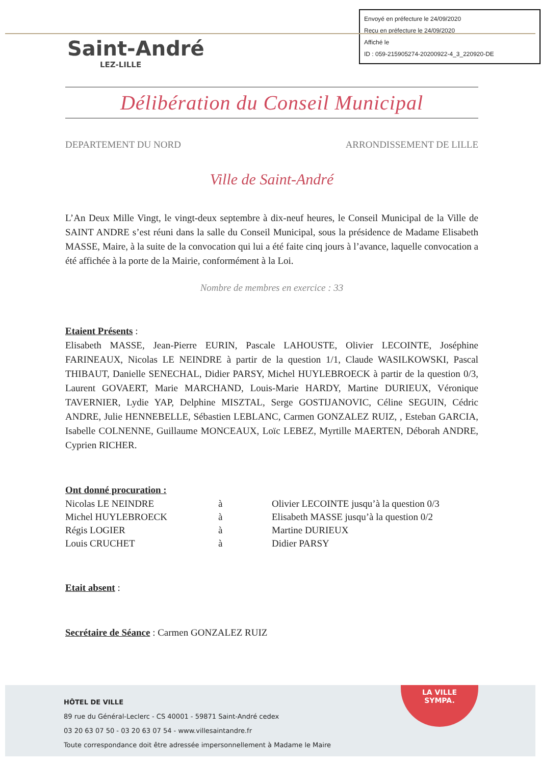Envoyé en préfecture le 24/09/2020
Reçu en préfecture le 24/09/2020
Affiché le
ID : 059-215905274-20200922-4_3_220920-DE
Saint-André
LEZ-LILLE
Délibération du Conseil Municipal
DEPARTEMENT DU NORD ARRONDISSEMENT DE LILLE
Ville de Saint-André
L’An Deux Mille Vingt, le vingt-deux septembre à dix-neuf heures, le Conseil Municipal de la Ville de SAINT ANDRE s’est réuni dans la salle du Conseil Municipal, sous la présidence de Madame Elisabeth MASSE, Maire, à la suite de la convocation qui lui a été faite cinq jours à l’avance, laquelle convocation a été affichée à la porte de la Mairie, conformément à la Loi.
Nombre de membres en exercice : 33
Etaient Présents :
Elisabeth MASSE, Jean-Pierre EURIN, Pascale LAHOUSTE, Olivier LECOINTE, Joséphine FARINEAUX, Nicolas LE NEINDRE à partir de la question 1/1, Claude WASILKOWSKI, Pascal THIBAUT, Danielle SENECHAL, Didier PARSY, Michel HUYLEBROECK à partir de la question 0/3, Laurent GOVAERT, Marie MARCHAND, Louis-Marie HARDY, Martine DURIEUX, Véronique TAVERNIER, Lydie YAP, Delphine MISZTAL, Serge GOSTIJANOVIC, Céline SEGUIN, Cédric ANDRE, Julie HENNEBELLE, Sébastien LEBLANC, Carmen GONZALEZ RUIZ, , Esteban GARCIA, Isabelle COLNENNE, Guillaume MONCEAUX, Loïc LEBEZ, Myrtille MAERTEN, Déborah ANDRE, Cyprien RICHER.
Ont donné procuration :
| Nicolas LE NEINDRE | à | Olivier LECOINTE jusqu’à la question 0/3 |
| Michel HUYLEBROECK | à | Elisabeth MASSE jusqu’à la question 0/2 |
| Régis LOGIER | à | Martine DURIEUX |
| Louis CRUCHET | à | Didier PARSY |
Etait absent :
Secrétaire de Séance : Carmen GONZALEZ RUIZ
HÔTEL DE VILLE
89 rue du Général-Leclerc - CS 40001 - 59871 Saint-André cedex
03 20 63 07 50 - 03 20 63 07 54 - www.villesaintandre.fr
Toute correspondance doit être adressée impersonnellement à Madame le Maire
LA VILLE
SYMPA.